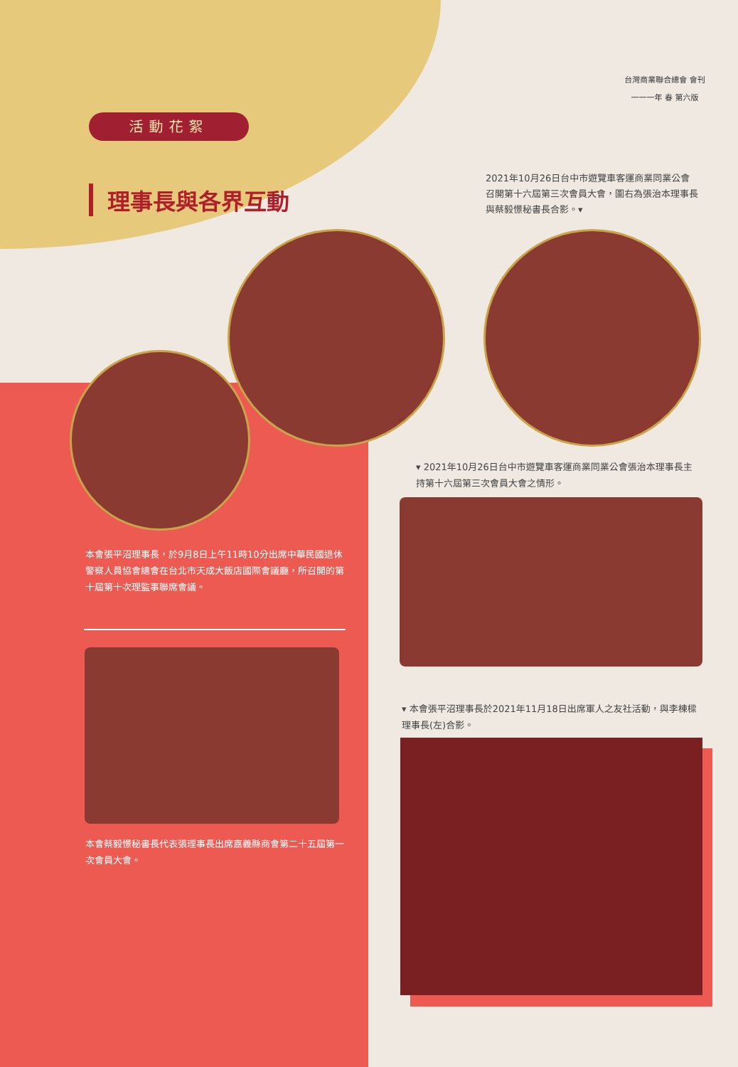台灣商業聯合總會 會刊
一一一年 春 第六版
活動花絮
理事長與各界互動
2021年10月26日台中市遊覽車客運商業同業公會召開第十六屆第三次會員大會，圖右為張治本理事長與蔡毅憬秘書長合影。▾
本會張平沼理事長，於9月8日上午11時10分出席中華民國退休警察人員協會總會在台北市天成大飯店國際會議廳，所召開的第十屆第十次理監事聯席會議。
本會蔡毅憬秘書長代表張理事長出席嘉義縣商會第二十五屆第一次會員大會。
▾ 2021年10月26日台中市遊覽車客運商業同業公會張治本理事長主持第十六屆第三次會員大會之情形。
▾ 本會張平沼理事長於2021年11月18日出席軍人之友社活動，與李棟樑理事長(左)合影。